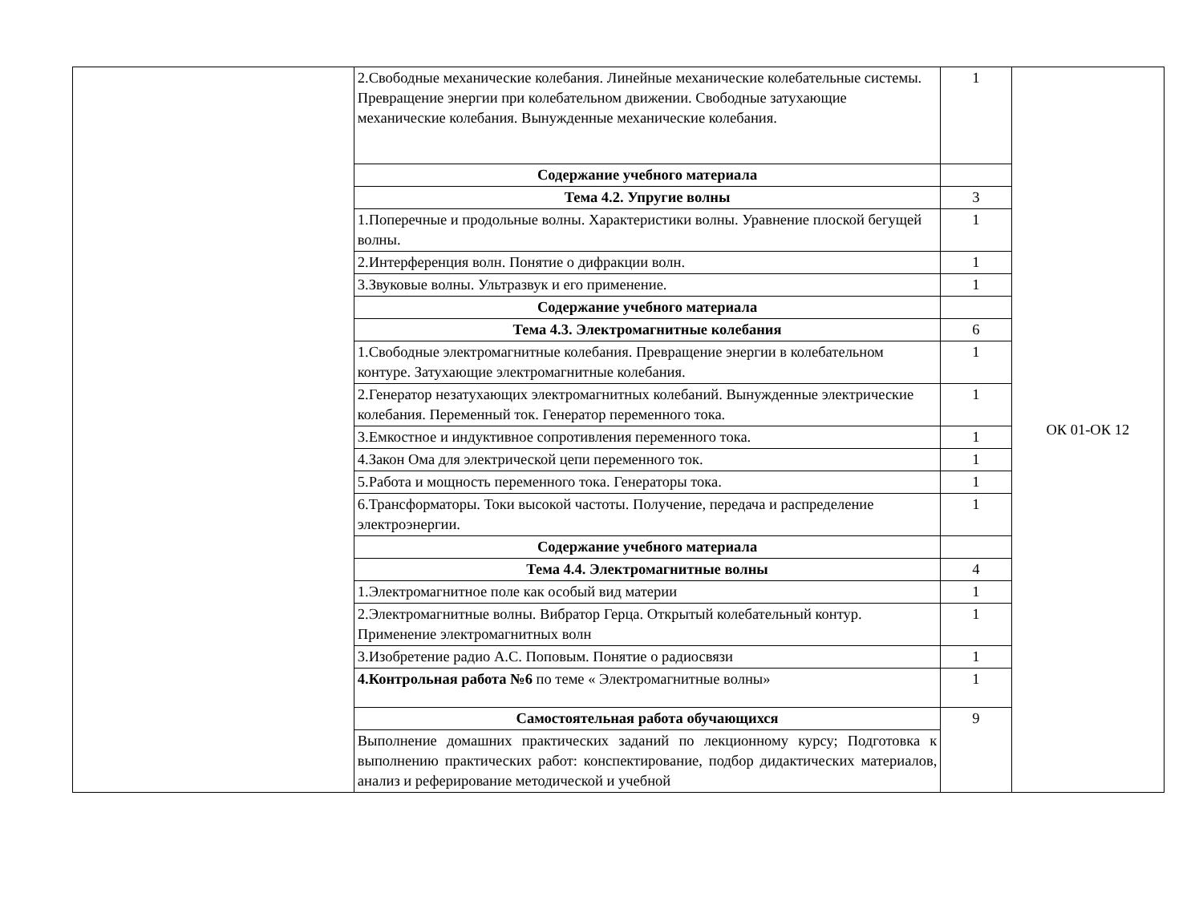| | 2.Свободные механические колебания. Линейные механические колебательные системы. Превращение энергии при колебательном движении. Свободные затухающие механические колебания. Вынужденные механические колебания. | 1 | ОК 01-ОК 12 |
| | Содержание учебного материала | | |
| | Тема 4.2. Упругие волны | 3 | |
| | 1.Поперечные и продольные волны. Характеристики волны. Уравнение плоской бегущей волны. | 1 | |
| | 2.Интерференция волн. Понятие о дифракции волн. | 1 | |
| | 3.Звуковые волны. Ультразвук и его применение. | 1 | |
| | Содержание учебного материала | | |
| | Тема 4.3. Электромагнитные колебания | 6 | |
| | 1.Свободные электромагнитные колебания. Превращение энергии в колебательном контуре. Затухающие электромагнитные колебания. | 1 | |
| | 2.Генератор незатухающих электромагнитных колебаний. Вынужденные электрические колебания. Переменный ток. Генератор переменного тока. | 1 | |
| | 3.Емкостное и индуктивное сопротивления переменного тока. | 1 | |
| | 4.Закон Ома для электрической цепи переменного ток. | 1 | |
| | 5.Работа и мощность переменного тока. Генераторы тока. | 1 | |
| | 6.Трансформаторы. Токи высокой частоты. Получение, передача и распределение электроэнергии. | 1 | |
| | Содержание учебного материала | | |
| | Тема 4.4. Электромагнитные волны | 4 | |
| | 1.Электромагнитное поле как особый вид материи | 1 | |
| | 2.Электромагнитные волны. Вибратор Герца. Открытый колебательный контур. Применение электромагнитных волн | 1 | |
| | 3.Изобретение радио А.С. Поповым. Понятие о радиосвязи | 1 | |
| | 4.Контрольная работа №6 по теме « Электромагнитные волны» | 1 | |
| | Самостоятельная работа обучающихся | 9 | |
| | Выполнение домашних практических заданий по лекционному курсу; Подготовка к выполнению практических работ: конспектирование, подбор дидактических материалов, анализ и реферирование методической и учебной | | |